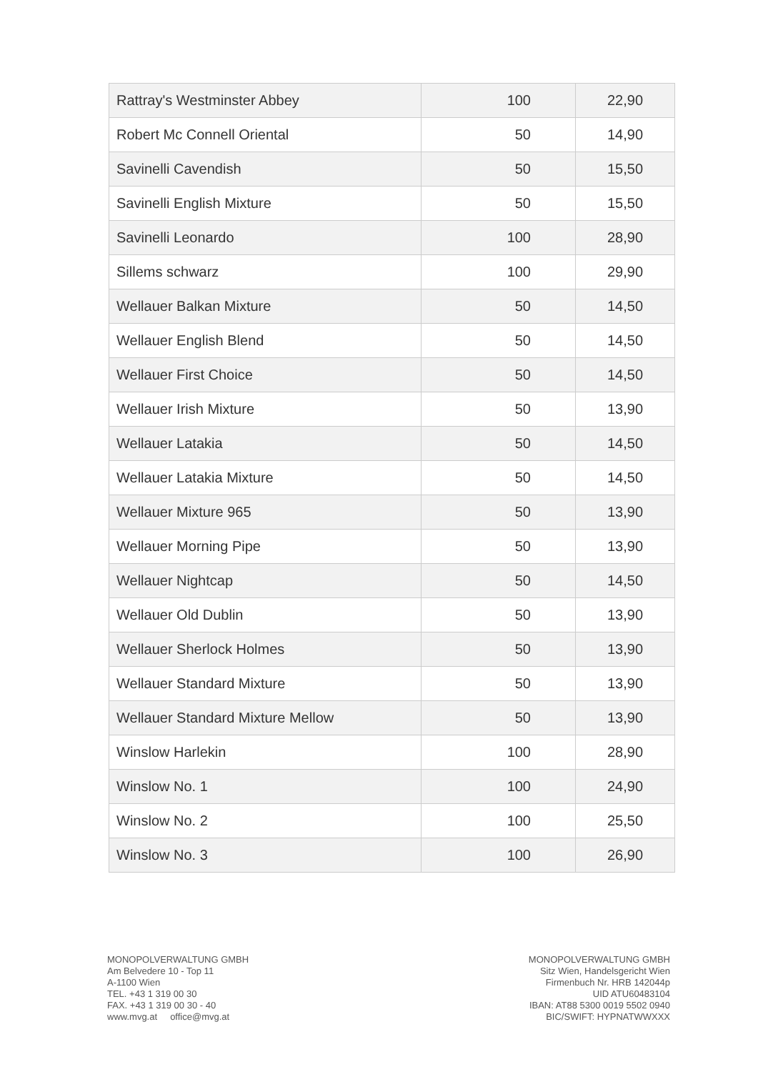| Rattray's Westminster Abbey | 100 | 22,90 |
| Robert Mc Connell Oriental | 50 | 14,90 |
| Savinelli Cavendish | 50 | 15,50 |
| Savinelli English Mixture | 50 | 15,50 |
| Savinelli Leonardo | 100 | 28,90 |
| Sillems schwarz | 100 | 29,90 |
| Wellauer Balkan Mixture | 50 | 14,50 |
| Wellauer English Blend | 50 | 14,50 |
| Wellauer First Choice | 50 | 14,50 |
| Wellauer Irish Mixture | 50 | 13,90 |
| Wellauer Latakia | 50 | 14,50 |
| Wellauer Latakia Mixture | 50 | 14,50 |
| Wellauer Mixture 965 | 50 | 13,90 |
| Wellauer Morning Pipe | 50 | 13,90 |
| Wellauer Nightcap | 50 | 14,50 |
| Wellauer Old Dublin | 50 | 13,90 |
| Wellauer Sherlock Holmes | 50 | 13,90 |
| Wellauer Standard Mixture | 50 | 13,90 |
| Wellauer Standard Mixture Mellow | 50 | 13,90 |
| Winslow Harlekin | 100 | 28,90 |
| Winslow No. 1 | 100 | 24,90 |
| Winslow No. 2 | 100 | 25,50 |
| Winslow No. 3 | 100 | 26,90 |
MONOPOLVERWALTUNG GMBH
Am Belvedere 10 - Top 11
A-1100 Wien
TEL. +43 1 319 00 30
FAX. +43 1 319 00 30 - 40
www.mvg.at office@mvg.at
MONOPOLVERWALTUNG GMBH
Sitz Wien, Handelsgericht Wien
Firmenbuch Nr. HRB 142044p
UID ATU60483104
IBAN: AT88 5300 0019 5502 0940
BIC/SWIFT: HYPNATWWXXX